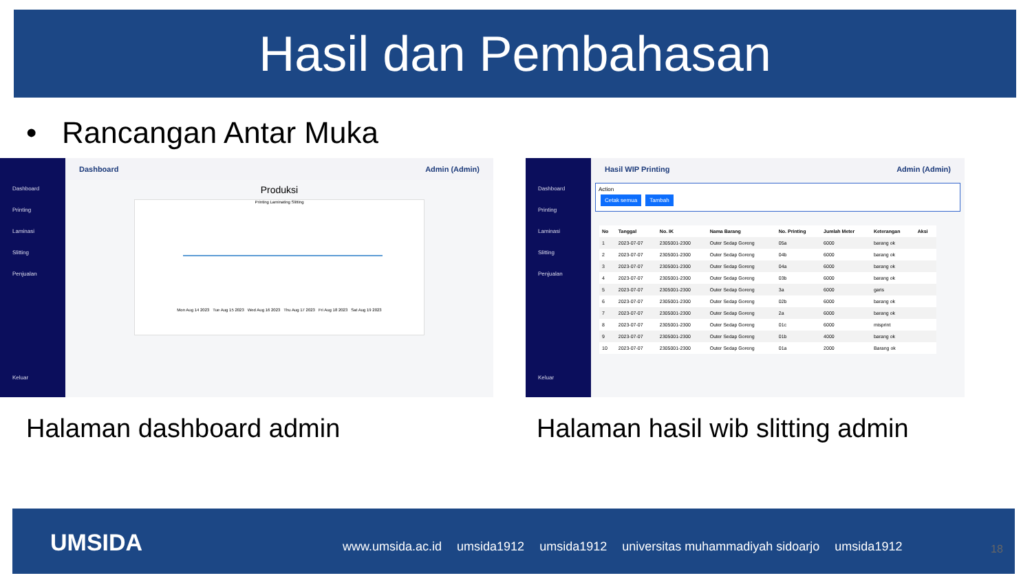Hasil dan Pembahasan
• Rancangan Antar Muka
Dashboard
Printing
Laminasi
Slitting
Penjualan
Keluar
Dashboard Admin (Admin)
Produksi
Printing Laminating Slitting
Mon Aug 14 2023 Tue Aug 15 2023 Wed Aug 16 2023 Thu Aug 17 2023 Fri Aug 18 2023 Sat Aug 19 2023
Dashboard
Printing
Laminasi
Slitting
Penjualan
Keluar
Hasil WIP Printing Admin (Admin)
Action
Cetak semua Tambah
| No | Tanggal | No. IK | Nama Barang | No. Printing | Jumlah Meter | Keterangan | Aksi |
| --- | --- | --- | --- | --- | --- | --- | --- |
| 1 | 2023-07-07 | 2305001-2300 | Outer Sedap Goreng | 05a | 6000 | barang ok | |
| 2 | 2023-07-07 | 2305001-2300 | Outer Sedap Goreng | 04b | 6000 | barang ok | |
| 3 | 2023-07-07 | 2305001-2300 | Outer Sedap Goreng | 04a | 6000 | barang ok | |
| 4 | 2023-07-07 | 2305001-2300 | Outer Sedap Goreng | 03b | 6000 | barang ok | |
| 5 | 2023-07-07 | 2305001-2300 | Outer Sedap Goreng | 3a | 6000 | garis | |
| 6 | 2023-07-07 | 2305001-2300 | Outer Sedap Goreng | 02b | 6000 | barang ok | |
| 7 | 2023-07-07 | 2305001-2300 | Outer Sedap Goreng | 2a | 6000 | barang ok | |
| 8 | 2023-07-07 | 2305001-2300 | Outer Sedap Goreng | 01c | 6000 | misprint | |
| 9 | 2023-07-07 | 2305001-2300 | Outer Sedap Goreng | 01b | 4000 | barang ok | |
| 10 | 2023-07-07 | 2305001-2300 | Outer Sedap Goreng | 01a | 2000 | Barang ok | |
Halaman dashboard admin
Halaman hasil wib slitting admin
UMSIDA
www.umsida.ac.id umsida1912 umsida1912 universitas muhammadiyah sidoarjo umsida1912
18